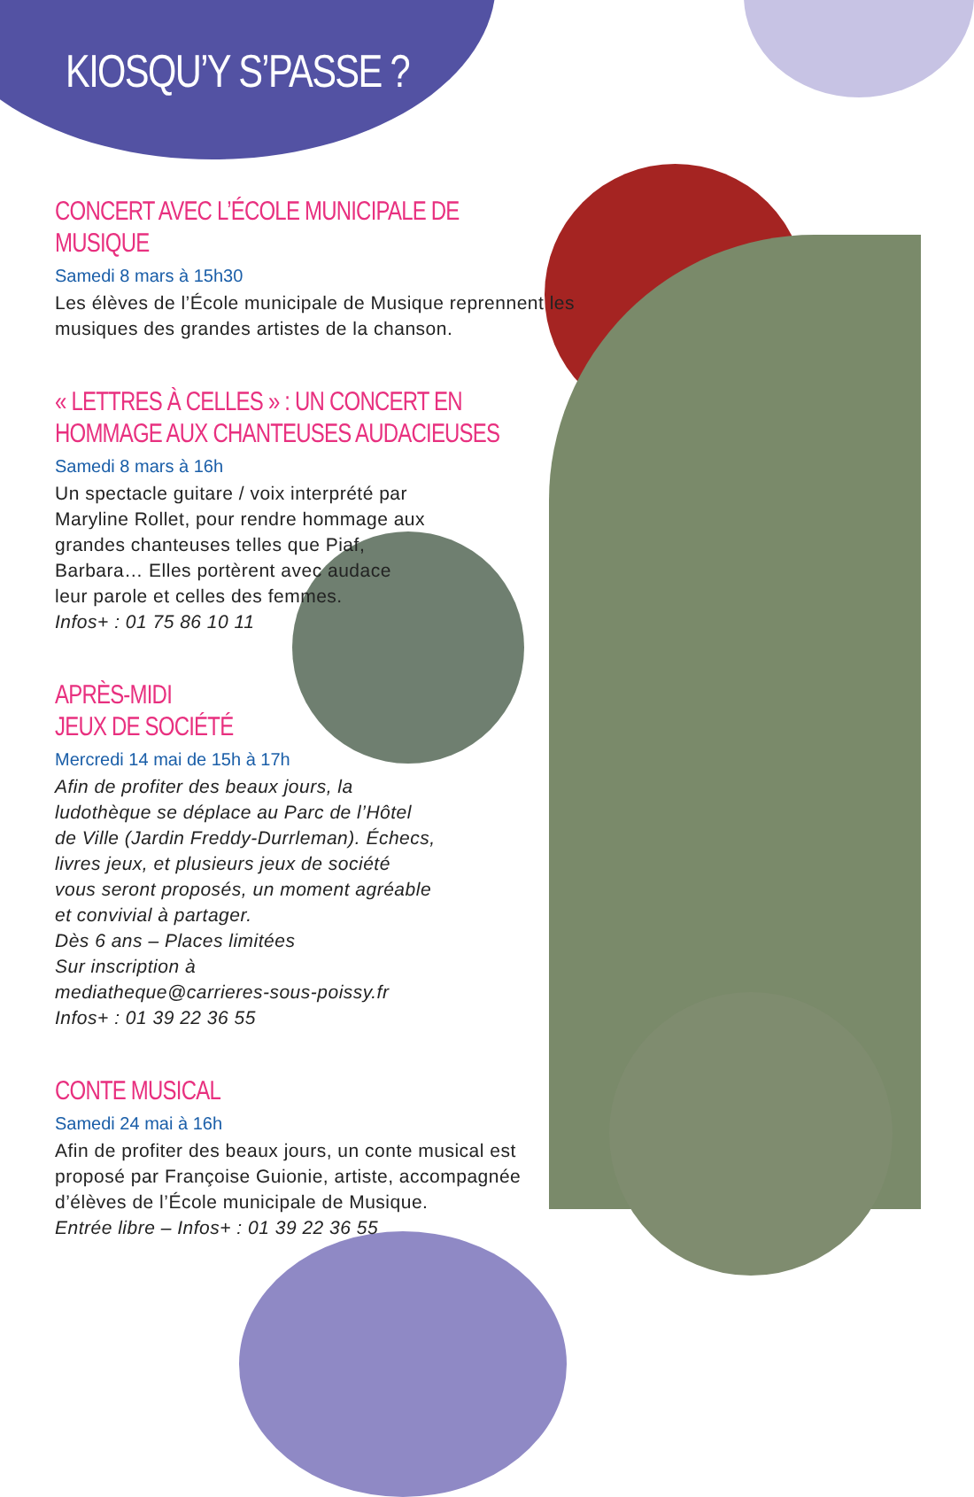KIOSQU’Y S’PASSE ?
CONCERT AVEC L’ÉCOLE MUNICIPALE DE MUSIQUE
Samedi 8 mars à 15h30
Les élèves de l’École municipale de Musique reprennent les musiques des grandes artistes de la chanson.
« LETTRES À CELLES » : UN CONCERT EN HOMMAGE AUX CHANTEUSES AUDACIEUSES
Samedi 8 mars à 16h
Un spectacle guitare / voix interprété par Maryline Rollet, pour rendre hommage aux grandes chanteuses telles que Piaf, Barbara… Elles portèrent avec audace leur parole et celles des femmes.
Infos+ : 01 75 86 10 11
APRÈS-MIDI
JEUX DE SOCIÉTÉ
Mercredi 14 mai de 15h à 17h
Afin de profiter des beaux jours, la ludothèque se déplace au Parc de l’Hôtel de Ville (Jardin Freddy-Durrleman). Échecs, livres jeux, et plusieurs jeux de société vous seront proposés, un moment agréable et convivial à partager.
Dès 6 ans – Places limitées
Sur inscription à
mediatheque@carrieres-sous-poissy.fr
Infos+ : 01 39 22 36 55
CONTE MUSICAL
Samedi 24 mai à 16h
Afin de profiter des beaux jours, un conte musical est proposé par Françoise Guionie, artiste, accompagnée d’élèves de l’École municipale de Musique.
Entrée libre – Infos+ : 01 39 22 36 55